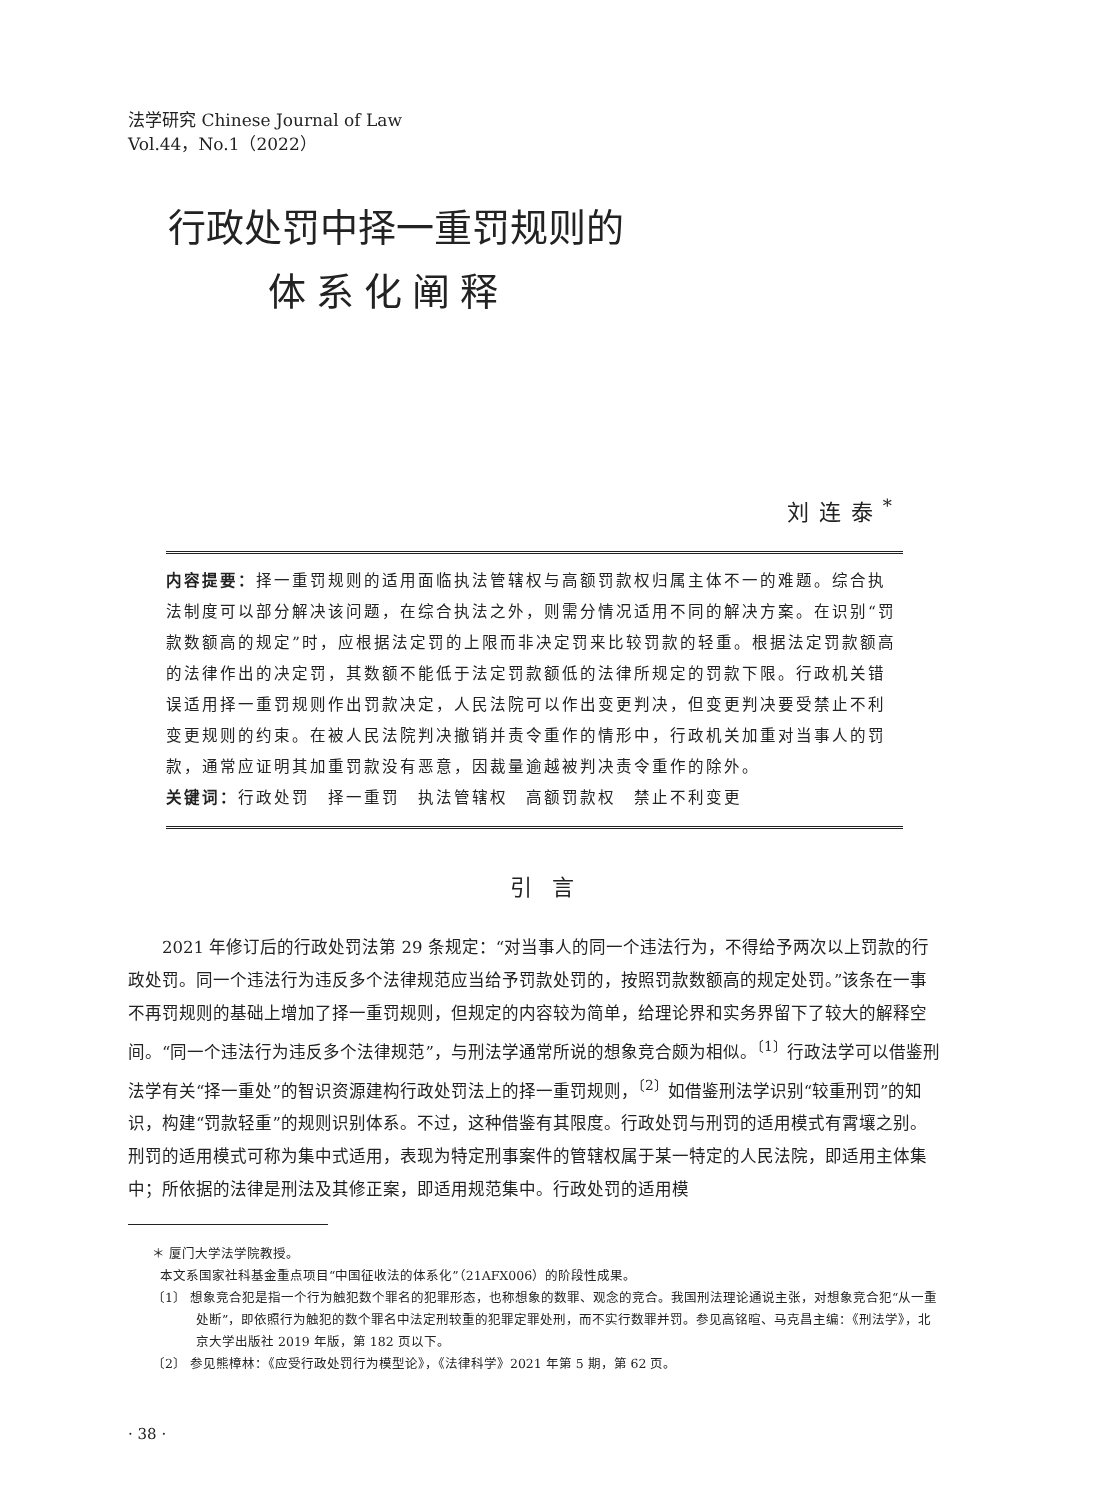法学研究 Chinese Journal of Law
Vol.44，No.1（2022）
行政处罚中择一重罚规则的
体系化阐释
刘连泰<sup>*</sup>
内容提要：择一重罚规则的适用面临执法管辖权与高额罚款权归属主体不一的难题。综合执法制度可以部分解决该问题，在综合执法之外，则需分情况适用不同的解决方案。在识别“罚款数额高的规定”时，应根据法定罚的上限而非决定罚来比较罚款的轻重。根据法定罚款额高的法律作出的决定罚，其数额不能低于法定罚款额低的法律所规定的罚款下限。行政机关错误适用择一重罚规则作出罚款决定，人民法院可以作出变更判决，但变更判决要受禁止不利变更规则的约束。在被人民法院判决撤销并责令重作的情形中，行政机关加重对当事人的罚款，通常应证明其加重罚款没有恶意，因裁量逾越被判决责令重作的除外。
关键词：行政处罚　择一重罚　执法管辖权　高额罚款权　禁止不利变更
引言
2021 年修订后的行政处罚法第 29 条规定：“对当事人的同一个违法行为，不得给予两次以上罚款的行政处罚。同一个违法行为违反多个法律规范应当给予罚款处罚的，按照罚款数额高的规定处罚。”该条在一事不再罚规则的基础上增加了择一重罚规则，但规定的内容较为简单，给理论界和实务界留下了较大的解释空间。“同一个违法行为违反多个法律规范”，与刑法学通常所说的想象竞合颇为相似。<sup>〔1〕</sup>行政法学可以借鉴刑法学有关“择一重处”的智识资源建构行政处罚法上的择一重罚规则，<sup>〔2〕</sup>如借鉴刑法学识别“较重刑罚”的知识，构建“罚款轻重”的规则识别体系。不过，这种借鉴有其限度。行政处罚与刑罚的适用模式有霄壤之别。刑罚的适用模式可称为集中式适用，表现为特定刑事案件的管辖权属于某一特定的人民法院，即适用主体集中；所依据的法律是刑法及其修正案，即适用规范集中。行政处罚的适用模
＊ 厦门大学法学院教授。
本文系国家社科基金重点项目“中国征收法的体系化”（21AFX006）的阶段性成果。
〔1〕 想象竞合犯是指一个行为触犯数个罪名的犯罪形态，也称想象的数罪、观念的竞合。我国刑法理论通说主张，对想象竞合犯“从一重处断”，即依照行为触犯的数个罪名中法定刑较重的犯罪定罪处刑，而不实行数罪并罚。参见高铭暄、马克昌主编：《刑法学》，北京大学出版社 2019 年版，第 182 页以下。
〔2〕 参见熊樟林：《应受行政处罚行为模型论》，《法律科学》2021 年第 5 期，第 62 页。
· 38 ·